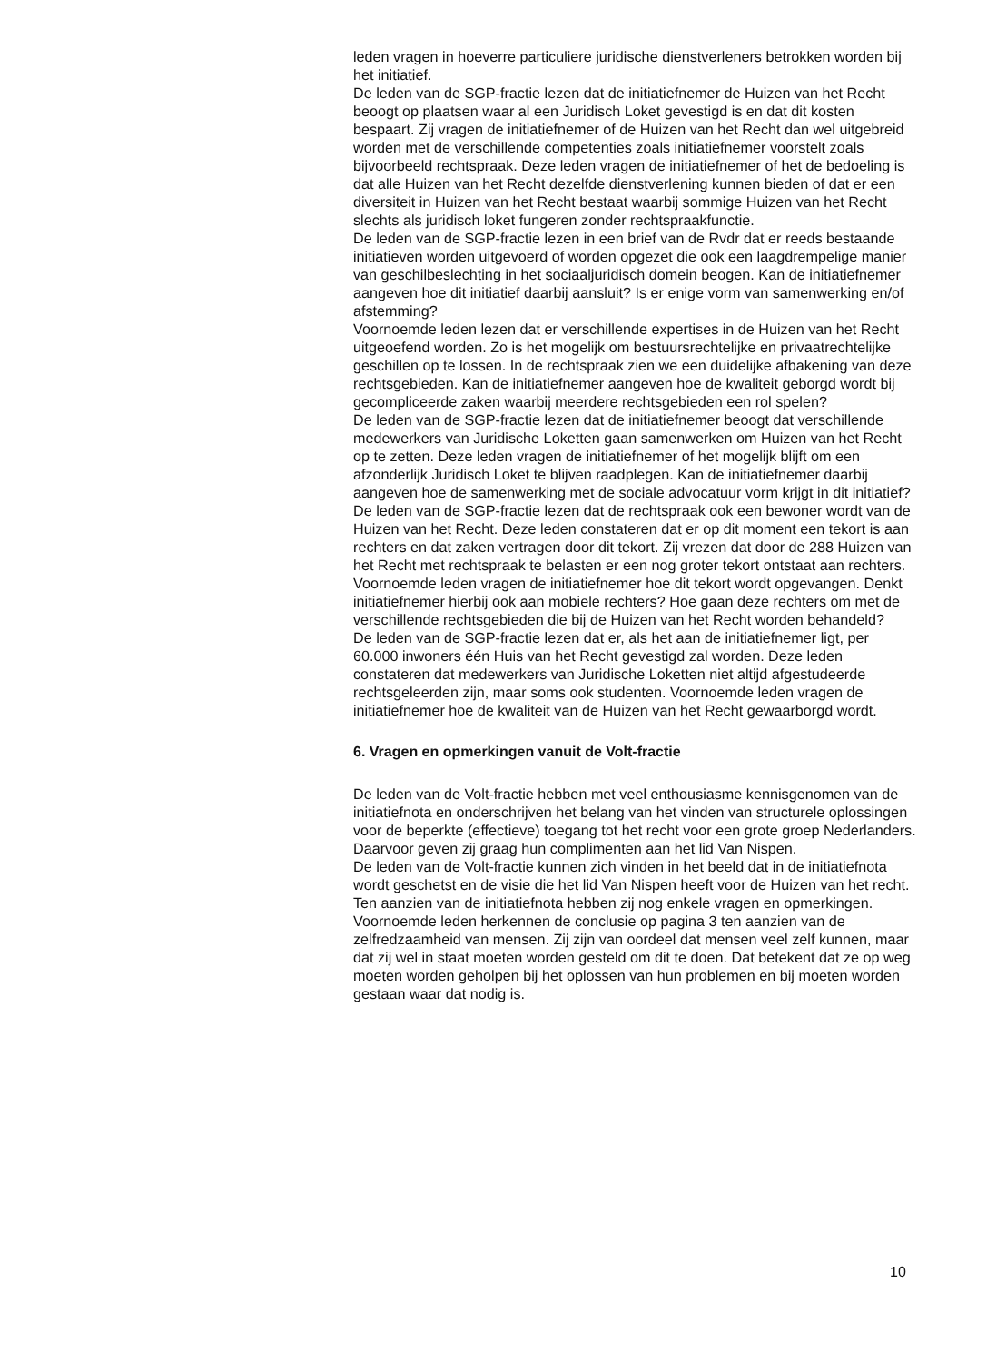leden vragen in hoeverre particuliere juridische dienstverleners betrokken worden bij het initiatief.
De leden van de SGP-fractie lezen dat de initiatiefnemer de Huizen van het Recht beoogt op plaatsen waar al een Juridisch Loket gevestigd is en dat dit kosten bespaart. Zij vragen de initiatiefnemer of de Huizen van het Recht dan wel uitgebreid worden met de verschillende competenties zoals initiatiefnemer voorstelt zoals bijvoorbeeld rechtspraak. Deze leden vragen de initiatiefnemer of het de bedoeling is dat alle Huizen van het Recht dezelfde dienstverlening kunnen bieden of dat er een diversiteit in Huizen van het Recht bestaat waarbij sommige Huizen van het Recht slechts als juridisch loket fungeren zonder rechtspraakfunctie.
De leden van de SGP-fractie lezen in een brief van de Rvdr dat er reeds bestaande initiatieven worden uitgevoerd of worden opgezet die ook een laagdrempelige manier van geschilbeslechting in het sociaaljuridisch domein beogen. Kan de initiatiefnemer aangeven hoe dit initiatief daarbij aansluit? Is er enige vorm van samenwerking en/of afstemming?
Voornoemde leden lezen dat er verschillende expertises in de Huizen van het Recht uitgeoefend worden. Zo is het mogelijk om bestuursrechtelijke en privaatrechtelijke geschillen op te lossen. In de rechtspraak zien we een duidelijke afbakening van deze rechtsgebieden. Kan de initiatiefnemer aangeven hoe de kwaliteit geborgd wordt bij gecompliceerde zaken waarbij meerdere rechtsgebieden een rol spelen?
De leden van de SGP-fractie lezen dat de initiatiefnemer beoogt dat verschillende medewerkers van Juridische Loketten gaan samenwerken om Huizen van het Recht op te zetten. Deze leden vragen de initiatief­nemer of het mogelijk blijft om een afzonderlijk Juridisch Loket te blijven raadplegen. Kan de initiatiefnemer daarbij aangeven hoe de samen­werking met de sociale advocatuur vorm krijgt in dit initiatief?
De leden van de SGP-fractie lezen dat de rechtspraak ook een bewoner wordt van de Huizen van het Recht. Deze leden constateren dat er op dit moment een tekort is aan rechters en dat zaken vertragen door dit tekort. Zij vrezen dat door de 288 Huizen van het Recht met rechtspraak te belasten er een nog groter tekort ontstaat aan rechters. Voornoemde leden vragen de initiatiefnemer hoe dit tekort wordt opgevangen. Denkt initiatiefnemer hierbij ook aan mobiele rechters? Hoe gaan deze rechters om met de verschillende rechtsgebieden die bij de Huizen van het Recht worden behandeld?
De leden van de SGP-fractie lezen dat er, als het aan de initiatiefnemer ligt, per 60.000 inwoners één Huis van het Recht gevestigd zal worden. Deze leden constateren dat medewerkers van Juridische Loketten niet altijd afgestudeerde rechtsgeleerden zijn, maar soms ook studenten. Voornoemde leden vragen de initiatiefnemer hoe de kwaliteit van de Huizen van het Recht gewaarborgd wordt.
6. Vragen en opmerkingen vanuit de Volt-fractie
De leden van de Volt-fractie hebben met veel enthousiasme kennisge­nomen van de initiatiefnota en onderschrijven het belang van het vinden van structurele oplossingen voor de beperkte (effectieve) toegang tot het recht voor een grote groep Nederlanders. Daarvoor geven zij graag hun complimenten aan het lid Van Nispen.
De leden van de Volt-fractie kunnen zich vinden in het beeld dat in de initiatiefnota wordt geschetst en de visie die het lid Van Nispen heeft voor de Huizen van het recht. Ten aanzien van de initiatiefnota hebben zij nog enkele vragen en opmerkingen.
Voornoemde leden herkennen de conclusie op pagina 3 ten aanzien van de zelfredzaamheid van mensen. Zij zijn van oordeel dat mensen veel zelf kunnen, maar dat zij wel in staat moeten worden gesteld om dit te doen. Dat betekent dat ze op weg moeten worden geholpen bij het oplossen van hun problemen en bij moeten worden gestaan waar dat nodig is.
10